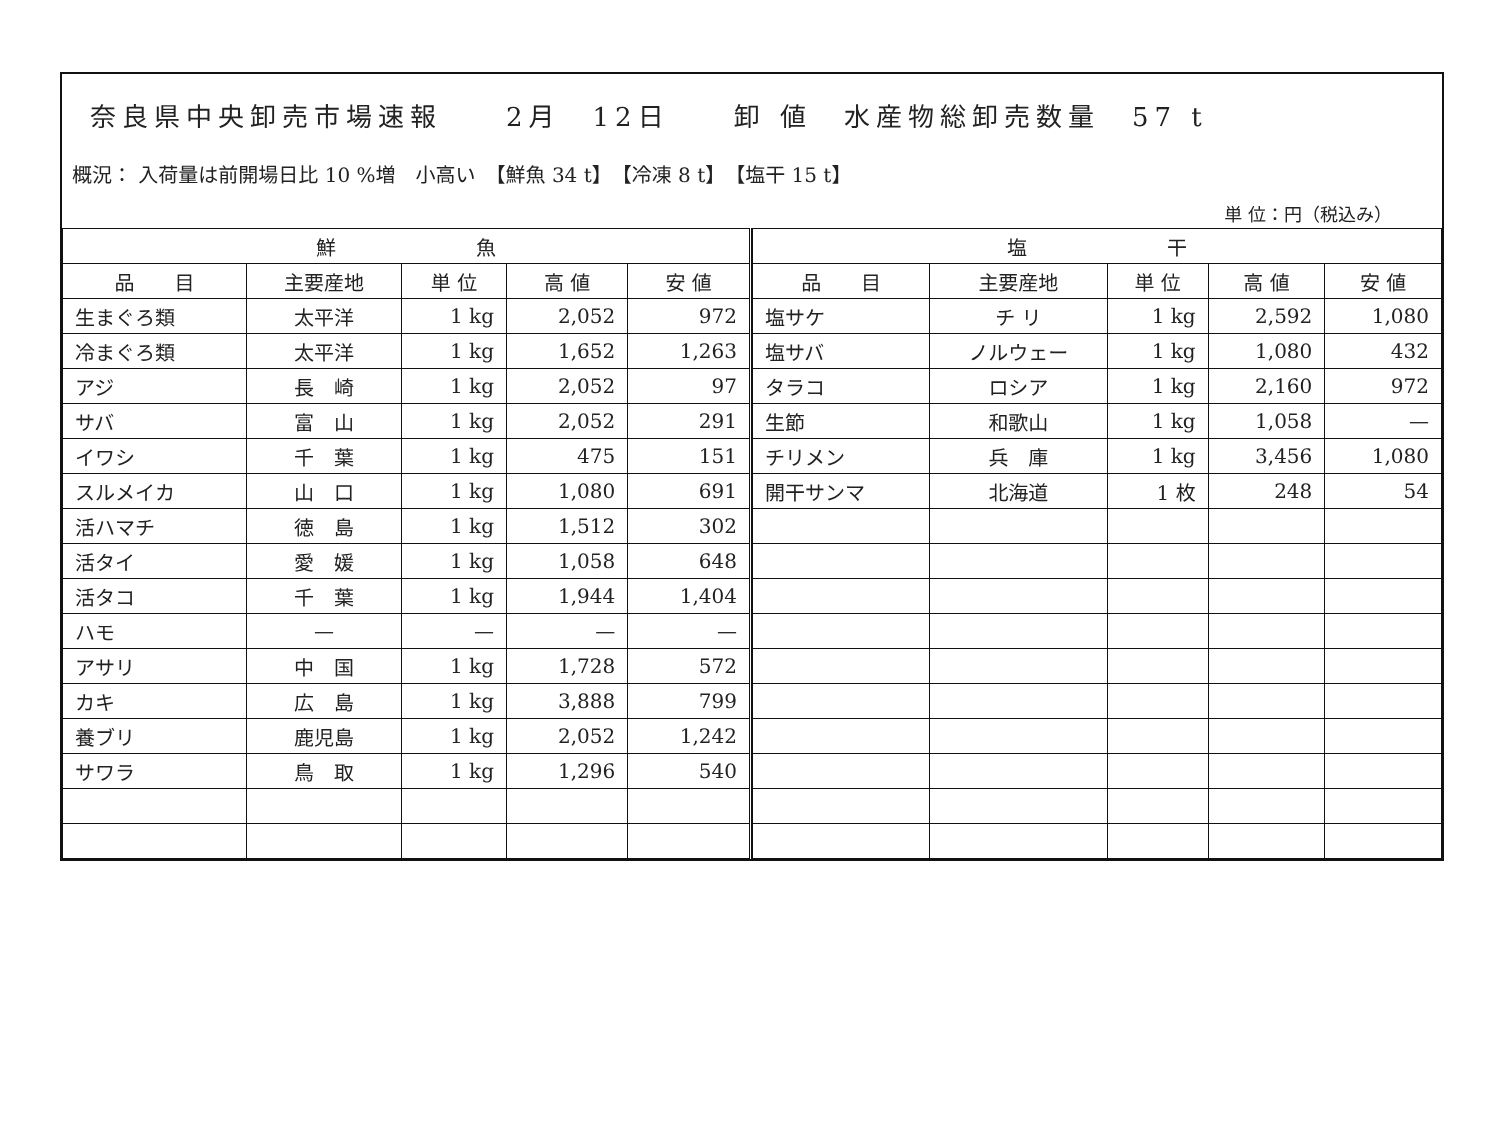奈良県中央卸売市場速報　　2月　12日　　卸 値　水産物総卸売数量　57 t
概況： 入荷量は前開場日比 10 %増　小高い　【鮮魚 34 t】　【冷凍 8 t】　【塩干 15 t】
単 位：円（税込み）
| 鮮 魚 | | | | |
| --- | --- | --- | --- | --- |
| 品 目 | 主要産地 | 単 位 | 高 値 | 安 値 |
| 生まぐろ類 | 太平洋 | 1 kg | 2,052 | 972 |
| 冷まぐろ類 | 太平洋 | 1 kg | 1,652 | 1,263 |
| アジ | 長 崎 | 1 kg | 2,052 | 97 |
| サバ | 富 山 | 1 kg | 2,052 | 291 |
| イワシ | 千 葉 | 1 kg | 475 | 151 |
| スルメイカ | 山 口 | 1 kg | 1,080 | 691 |
| 活ハマチ | 徳 島 | 1 kg | 1,512 | 302 |
| 活タイ | 愛 媛 | 1 kg | 1,058 | 648 |
| 活タコ | 千 葉 | 1 kg | 1,944 | 1,404 |
| ハモ | — | — | — | — |
| アサリ | 中 国 | 1 kg | 1,728 | 572 |
| カキ | 広 島 | 1 kg | 3,888 | 799 |
| 養ブリ | 鹿児島 | 1 kg | 2,052 | 1,242 |
| サワラ | 鳥 取 | 1 kg | 1,296 | 540 |
| 塩 干 | | | | |
| --- | --- | --- | --- | --- |
| 品 目 | 主要産地 | 単 位 | 高 値 | 安 値 |
| 塩サケ | チ リ | 1 kg | 2,592 | 1,080 |
| 塩サバ | ノルウェー | 1 kg | 1,080 | 432 |
| タラコ | ロシア | 1 kg | 2,160 | 972 |
| 生節 | 和歌山 | 1 kg | 1,058 | — |
| チリメン | 兵 庫 | 1 kg | 3,456 | 1,080 |
| 開干サンマ | 北海道 | 1 枚 | 248 | 54 |